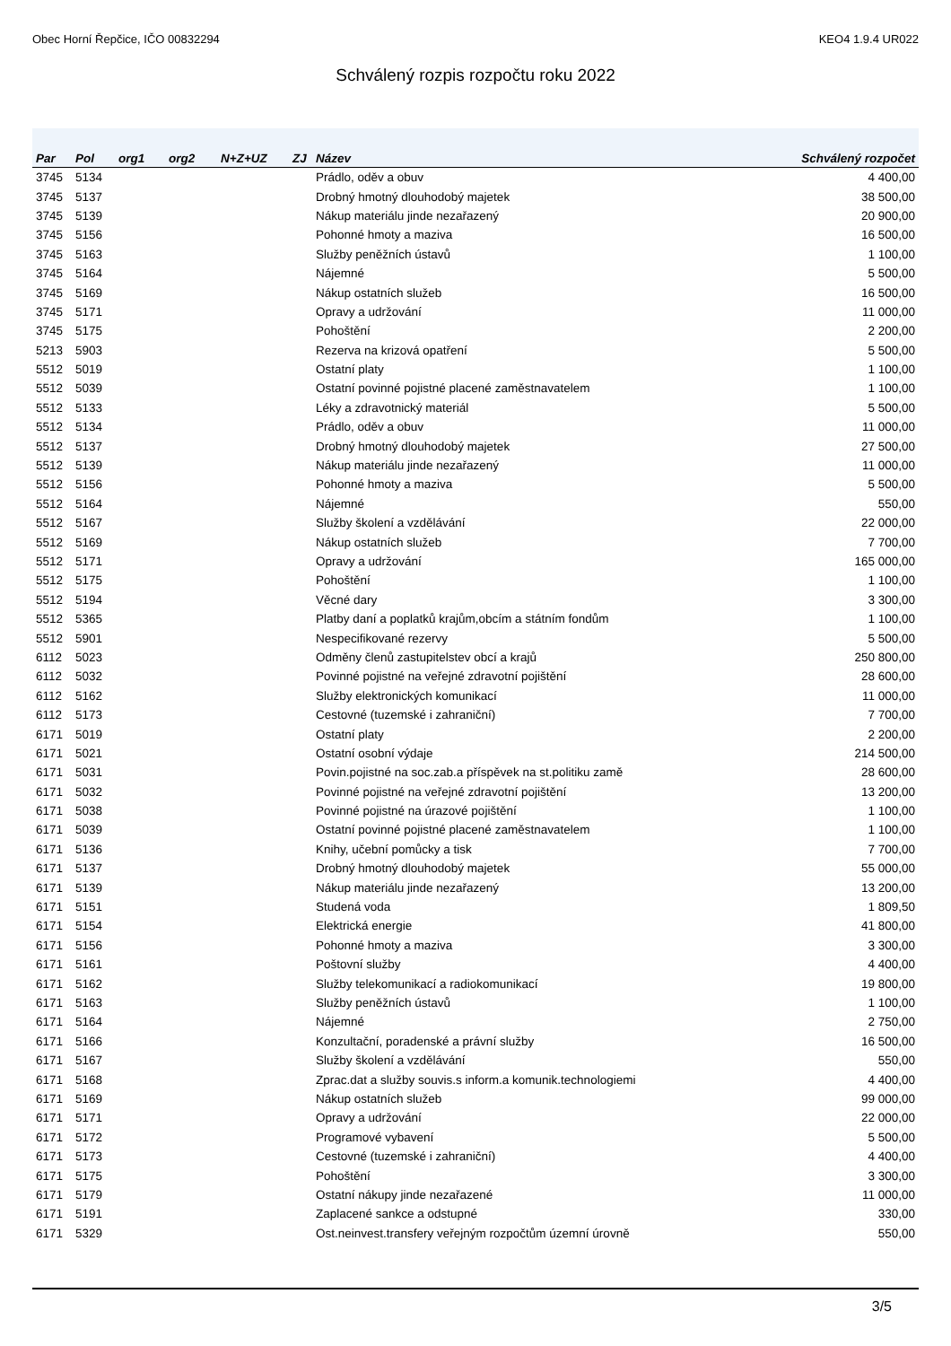Obec Horní Řepčice, IČO 00832294 KEO4 1.9.4 UR022
Schválený rozpis rozpočtu roku 2022
| Par | Pol | org1 | org2 | N+Z+UZ | ZJ | Název | Schválený rozpočet |
| --- | --- | --- | --- | --- | --- | --- | --- |
| 3745 | 5134 | | | | | Prádlo, oděv a obuv | 4 400,00 |
| 3745 | 5137 | | | | | Drobný hmotný dlouhodobý majetek | 38 500,00 |
| 3745 | 5139 | | | | | Nákup materiálu jinde nezařazený | 20 900,00 |
| 3745 | 5156 | | | | | Pohonné hmoty a maziva | 16 500,00 |
| 3745 | 5163 | | | | | Služby peněžních ústavů | 1 100,00 |
| 3745 | 5164 | | | | | Nájemné | 5 500,00 |
| 3745 | 5169 | | | | | Nákup ostatních služeb | 16 500,00 |
| 3745 | 5171 | | | | | Opravy a udržování | 11 000,00 |
| 3745 | 5175 | | | | | Pohoštění | 2 200,00 |
| 5213 | 5903 | | | | | Rezerva na krizová opatření | 5 500,00 |
| 5512 | 5019 | | | | | Ostatní platy | 1 100,00 |
| 5512 | 5039 | | | | | Ostatní povinné pojistné placené zaměstnavatelem | 1 100,00 |
| 5512 | 5133 | | | | | Léky a zdravotnický materiál | 5 500,00 |
| 5512 | 5134 | | | | | Prádlo, oděv a obuv | 11 000,00 |
| 5512 | 5137 | | | | | Drobný hmotný dlouhodobý majetek | 27 500,00 |
| 5512 | 5139 | | | | | Nákup materiálu jinde nezařazený | 11 000,00 |
| 5512 | 5156 | | | | | Pohonné hmoty a maziva | 5 500,00 |
| 5512 | 5164 | | | | | Nájemné | 550,00 |
| 5512 | 5167 | | | | | Služby školení a vzdělávání | 22 000,00 |
| 5512 | 5169 | | | | | Nákup ostatních služeb | 7 700,00 |
| 5512 | 5171 | | | | | Opravy a udržování | 165 000,00 |
| 5512 | 5175 | | | | | Pohoštění | 1 100,00 |
| 5512 | 5194 | | | | | Věcné dary | 3 300,00 |
| 5512 | 5365 | | | | | Platby daní a poplatků krajům,obcím a státním fondům | 1 100,00 |
| 5512 | 5901 | | | | | Nespecifikované rezervy | 5 500,00 |
| 6112 | 5023 | | | | | Odměny členů zastupitelstev obcí a krajů | 250 800,00 |
| 6112 | 5032 | | | | | Povinné pojistné na veřejné zdravotní pojištění | 28 600,00 |
| 6112 | 5162 | | | | | Služby elektronických komunikací | 11 000,00 |
| 6112 | 5173 | | | | | Cestovné (tuzemské i zahraniční) | 7 700,00 |
| 6171 | 5019 | | | | | Ostatní platy | 2 200,00 |
| 6171 | 5021 | | | | | Ostatní osobní výdaje | 214 500,00 |
| 6171 | 5031 | | | | | Povin.pojistné na soc.zab.a příspěvek na st.politiku zamě | 28 600,00 |
| 6171 | 5032 | | | | | Povinné pojistné na veřejné zdravotní pojištění | 13 200,00 |
| 6171 | 5038 | | | | | Povinné pojistné na úrazové pojištění | 1 100,00 |
| 6171 | 5039 | | | | | Ostatní povinné pojistné placené zaměstnavatelem | 1 100,00 |
| 6171 | 5136 | | | | | Knihy, učební pomůcky a tisk | 7 700,00 |
| 6171 | 5137 | | | | | Drobný hmotný dlouhodobý majetek | 55 000,00 |
| 6171 | 5139 | | | | | Nákup materiálu jinde nezařazený | 13 200,00 |
| 6171 | 5151 | | | | | Studená voda | 1 809,50 |
| 6171 | 5154 | | | | | Elektrická energie | 41 800,00 |
| 6171 | 5156 | | | | | Pohonné hmoty a maziva | 3 300,00 |
| 6171 | 5161 | | | | | Poštovní služby | 4 400,00 |
| 6171 | 5162 | | | | | Služby telekomunikací a radiokomunikací | 19 800,00 |
| 6171 | 5163 | | | | | Služby peněžních ústavů | 1 100,00 |
| 6171 | 5164 | | | | | Nájemné | 2 750,00 |
| 6171 | 5166 | | | | | Konzultační, poradenské a právní služby | 16 500,00 |
| 6171 | 5167 | | | | | Služby školení a vzdělávání | 550,00 |
| 6171 | 5168 | | | | | Zprac.dat a služby souvis.s inform.a komunik.technologiemi | 4 400,00 |
| 6171 | 5169 | | | | | Nákup ostatních služeb | 99 000,00 |
| 6171 | 5171 | | | | | Opravy a udržování | 22 000,00 |
| 6171 | 5172 | | | | | Programové vybavení | 5 500,00 |
| 6171 | 5173 | | | | | Cestovné (tuzemské i zahraniční) | 4 400,00 |
| 6171 | 5175 | | | | | Pohoštění | 3 300,00 |
| 6171 | 5179 | | | | | Ostatní nákupy jinde nezařazené | 11 000,00 |
| 6171 | 5191 | | | | | Zaplacené sankce a odstupné | 330,00 |
| 6171 | 5329 | | | | | Ost.neinvest.transfery veřejným rozpočtům územní úrovně | 550,00 |
3/5